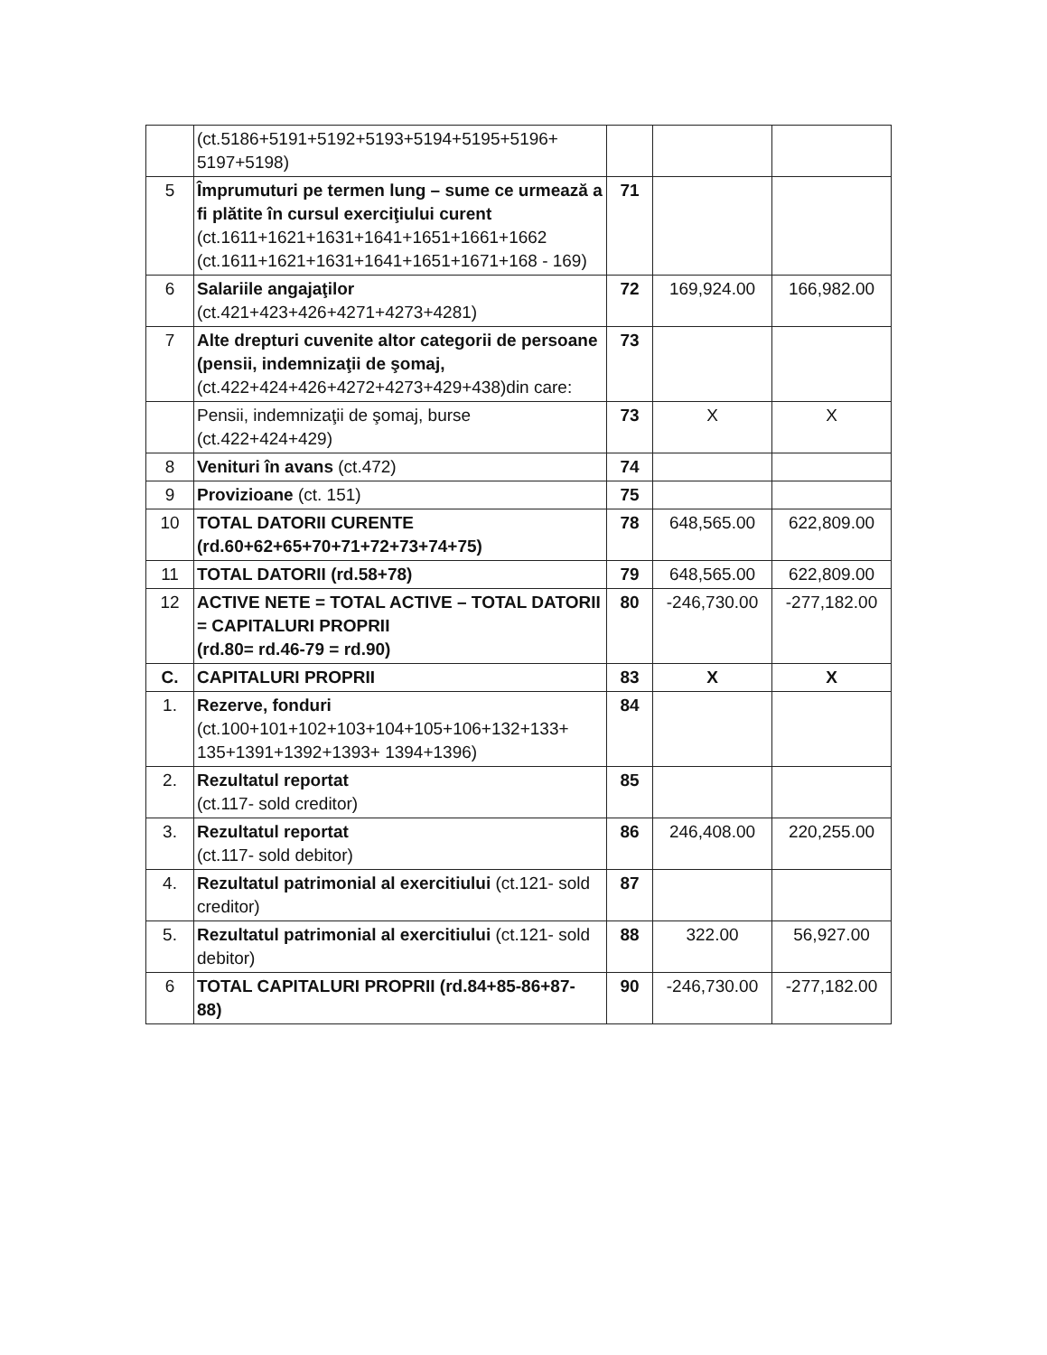| | (ct.5186+5191+5192+5193+5194+5195+5196+ 5197+5198) | | | |
| 5 | Împrumuturi pe termen lung – sume ce urmează a fi plătite în cursul exerciţiului curent (ct.1611+1621+1631+1641+1651+1661+1662 (ct.1611+1621+1631+1641+1651+1671+168 - 169) | 71 | | |
| 6 | Salariile angajaţilor (ct.421+423+426+4271+4273+4281) | 72 | 169,924.00 | 166,982.00 |
| 7 | Alte drepturi cuvenite altor categorii de persoane (pensii, indemnizaţii de şomaj, (ct.422+424+426+4272+4273+429+438)din care: | 73 | | |
| | Pensii, indemnizaţii de şomaj, burse (ct.422+424+429) | 73 | X | X |
| 8 | Venituri în avans (ct.472) | 74 | | |
| 9 | Provizioane (ct. 151) | 75 | | |
| 10 | TOTAL DATORII CURENTE (rd.60+62+65+70+71+72+73+74+75) | 78 | 648,565.00 | 622,809.00 |
| 11 | TOTAL DATORII (rd.58+78) | 79 | 648,565.00 | 622,809.00 |
| 12 | ACTIVE NETE = TOTAL ACTIVE – TOTAL DATORII = CAPITALURI PROPRII (rd.80= rd.46-79 = rd.90) | 80 | -246,730.00 | -277,182.00 |
| C. | CAPITALURI PROPRII | 83 | X | X |
| 1. | Rezerve, fonduri (ct.100+101+102+103+104+105+106+132+133+ 135+1391+1392+1393+ 1394+1396) | 84 | | |
| 2. | Rezultatul reportat (ct.117- sold creditor) | 85 | | |
| 3. | Rezultatul reportat (ct.117- sold debitor) | 86 | 246,408.00 | 220,255.00 |
| 4. | Rezultatul patrimonial al exercitiului (ct.121- sold creditor) | 87 | | |
| 5. | Rezultatul patrimonial al exercitiului (ct.121- sold debitor) | 88 | 322.00 | 56,927.00 |
| 6 | TOTAL CAPITALURI PROPRII (rd.84+85-86+87- 88) | 90 | -246,730.00 | -277,182.00 |